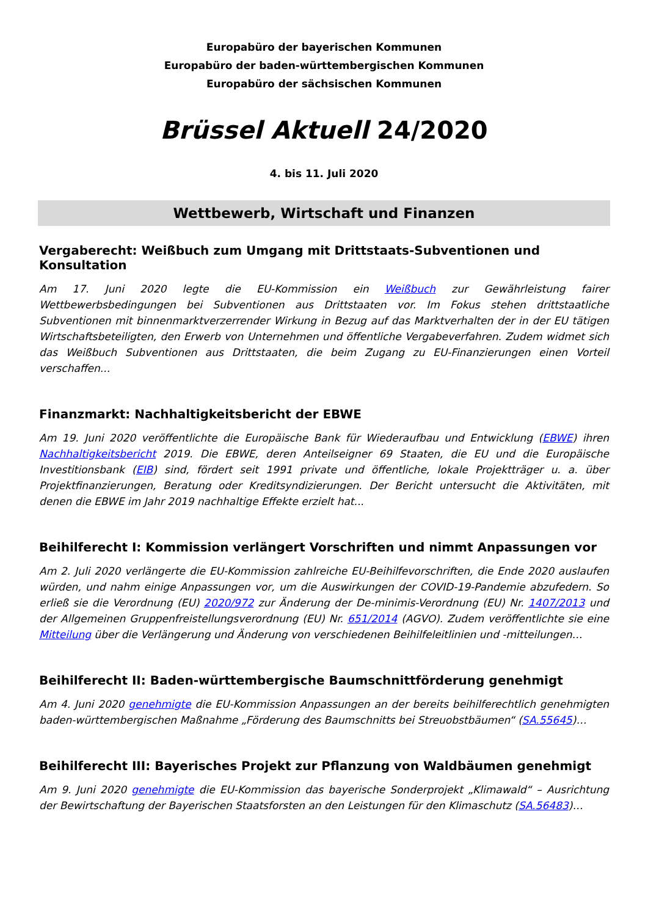Europabüro der bayerischen Kommunen
Europabüro der baden-württembergischen Kommunen
Europabüro der sächsischen Kommunen
Brüssel Aktuell 24/2020
4. bis 11. Juli 2020
Wettbewerb, Wirtschaft und Finanzen
Vergaberecht: Weißbuch zum Umgang mit Drittstaats-Subventionen und Konsultation
Am 17. Juni 2020 legte die EU-Kommission ein Weißbuch zur Gewährleistung fairer Wettbewerbsbedingungen bei Subventionen aus Drittstaaten vor. Im Fokus stehen drittstaatliche Subventionen mit binnenmarktverzerrender Wirkung in Bezug auf das Marktverhalten der in der EU tätigen Wirtschaftsbeteiligten, den Erwerb von Unternehmen und öffentliche Vergabeverfahren. Zudem widmet sich das Weißbuch Subventionen aus Drittstaaten, die beim Zugang zu EU-Finanzierungen einen Vorteil verschaffen...
Finanzmarkt: Nachhaltigkeitsbericht der EBWE
Am 19. Juni 2020 veröffentlichte die Europäische Bank für Wiederaufbau und Entwicklung (EBWE) ihren Nachhaltigkeitsbericht 2019. Die EBWE, deren Anteilseigner 69 Staaten, die EU und die Europäische Investitionsbank (EIB) sind, fördert seit 1991 private und öffentliche, lokale Projektträger u. a. über Projektfinanzierungen, Beratung oder Kreditsyndizierungen. Der Bericht untersucht die Aktivitäten, mit denen die EBWE im Jahr 2019 nachhaltige Effekte erzielt hat...
Beihilferecht I: Kommission verlängert Vorschriften und nimmt Anpassungen vor
Am 2. Juli 2020 verlängerte die EU-Kommission zahlreiche EU-Beihilfevorschriften, die Ende 2020 auslaufen würden, und nahm einige Anpassungen vor, um die Auswirkungen der COVID-19-Pandemie abzufedern. So erließ sie die Verordnung (EU) 2020/972 zur Änderung der De-minimis-Verordnung (EU) Nr. 1407/2013 und der Allgemeinen Gruppenfreistellungsverordnung (EU) Nr. 651/2014 (AGVO). Zudem veröffentlichte sie eine Mitteilung über die Verlängerung und Änderung von verschiedenen Beihilfeleitlinien und -mitteilungen…
Beihilferecht II: Baden-württembergische Baumschnittförderung genehmigt
Am 4. Juni 2020 genehmigte die EU-Kommission Anpassungen an der bereits beihilferechtlich genehmigten baden-württembergischen Maßnahme „Förderung des Baumschnitts bei Streuobstbäumen“ (SA.55645)…
Beihilferecht III: Bayerisches Projekt zur Pflanzung von Waldbäumen genehmigt
Am 9. Juni 2020 genehmigte die EU-Kommission das bayerische Sonderprojekt „Klimawald“ – Ausrichtung der Bewirtschaftung der Bayerischen Staatsforsten an den Leistungen für den Klimaschutz (SA.56483)…